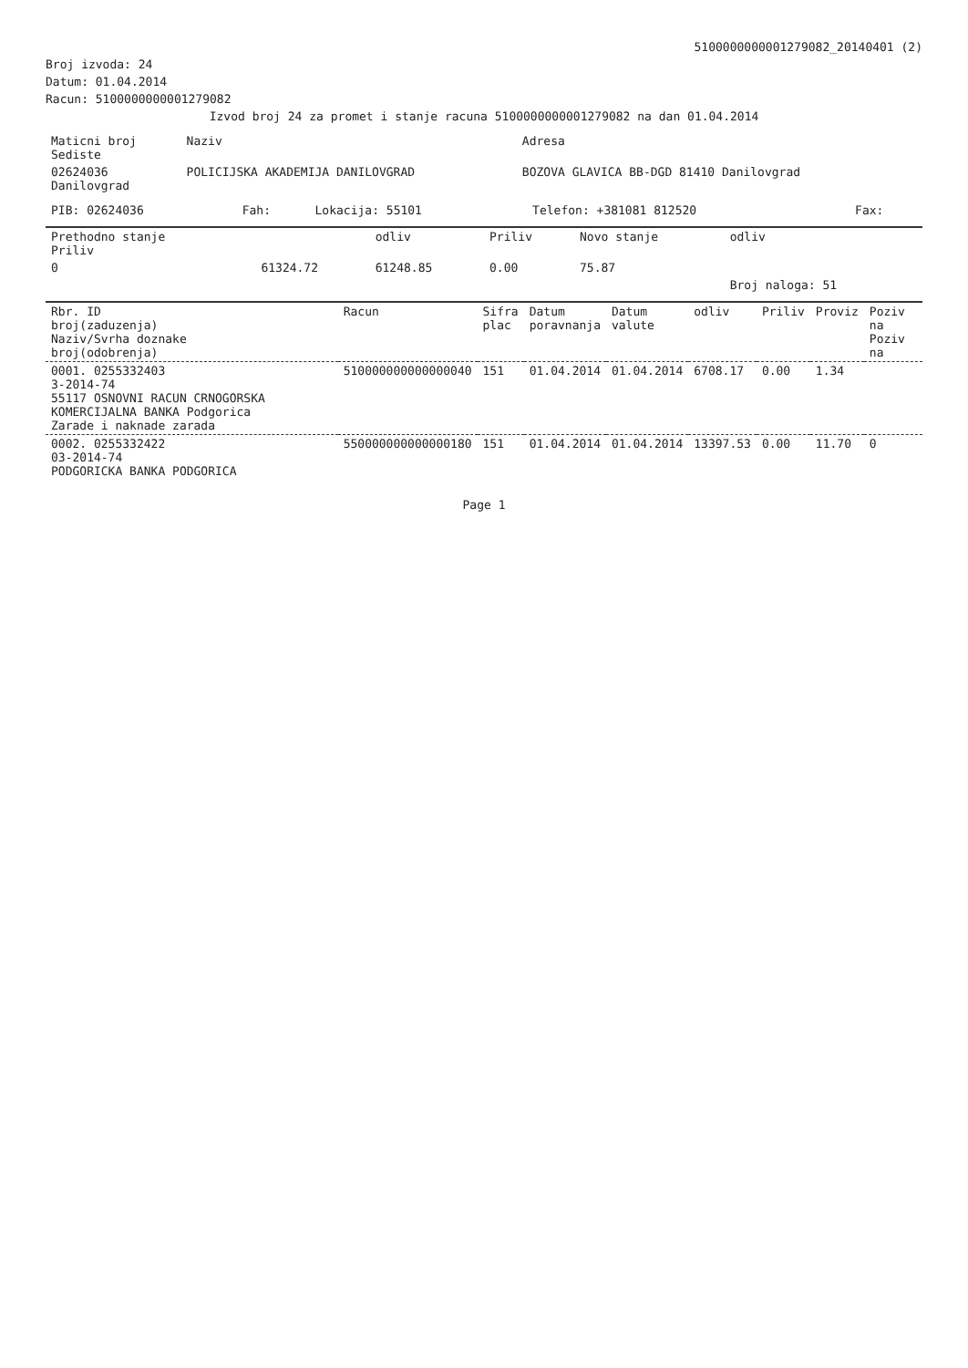5100000000001279082_20140401 (2)
Broj izvoda: 24
Datum: 01.04.2014
Racun: 5100000000001279082
Izvod broj 24 za promet i stanje racuna 5100000000001279082 na dan 01.04.2014
| Maticni broj Sediste | Naziv | Adresa |
| --- | --- | --- |
| 02624036 Danilovgrad | POLICIJSKA AKADEMIJA DANILOVGRAD | BOZOVA GLAVICA BB-DGD 81410 Danilovgrad |
| PIB: 02624036 | Fah: | Lokacija: 55101 | Telefon: +381081 812520 | Fax: |
| Prethodno stanje Priliv | | odliv | Priliv | Novo stanje | odliv |
| --- | --- | --- | --- | --- | --- |
| 0 | 61324.72 | 61248.85 | 0.00 | 75.87 | |
| | | | | | Broj naloga: 51 |
| Rbr. ID broj(zaduzenja) Naziv/Svrha doznake broj(odobrenja) | Racun | Sifra plac | Datum poravnanja | Datum valute | odliv | Priliv | Proviz | Poziv na Poziv na |
| --- | --- | --- | --- | --- | --- | --- | --- | --- |
| 0001. 0255332403 3-2014-74 55117 OSNOVNI RACUN CRNOGORSKA KOMERCIJALNA BANKA Podgorica Zarade i naknade zarada | 510000000000000040 | 151 | 01.04.2014 | 01.04.2014 | 6708.17 | 0.00 | 1.34 | |
| 0002. 0255332422 03-2014-74 PODGORICKA BANKA PODGORICA | 550000000000000180 | 151 | 01.04.2014 | 01.04.2014 | 13397.53 | 0.00 | 11.70 | 0 |
Page 1